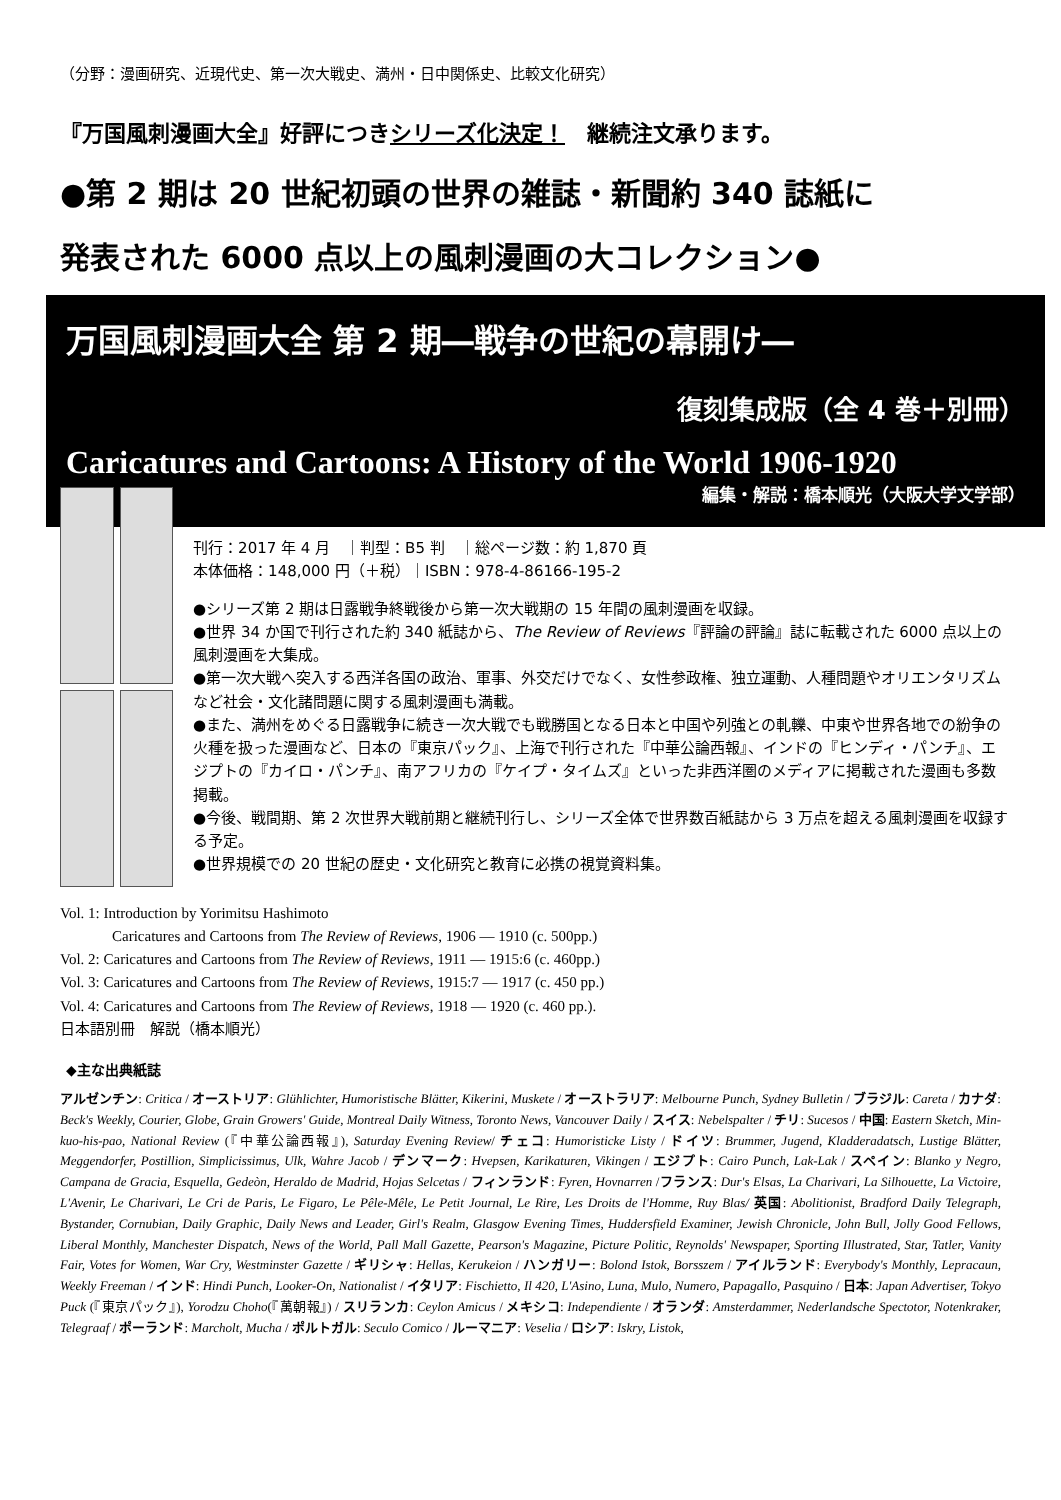（分野：漫画研究、近現代史、第一次大戦史、満州・日中関係史、比較文化研究）
『万国風刺漫画大全』好評につきシリーズ化決定！　継続注文承ります。
●第 2 期は 20 世紀初頭の世界の雑誌・新聞約 340 誌紙に
発表された 6000 点以上の風刺漫画の大コレクション●
万国風刺漫画大全 第 2 期―戦争の世紀の幕開け―
復刻集成版（全 4 巻＋別冊）
Caricatures and Cartoons: A History of the World 1906-1920
編集・解説：橋本順光（大阪大学文学部）
刊行：2017 年 4 月　｜判型：B5 判　｜総ページ数：約 1,870 頁
本体価格：148,000 円（＋税）｜ISBN：978-4-86166-195-2
●シリーズ第 2 期は日露戦争終戦後から第一次大戦期の 15 年間の風刺漫画を収録。
●世界 34 か国で刊行された約 340 紙誌から、The Review of Reviews『評論の評論』誌に転載された 6000 点以上の風刺漫画を大集成。
●第一次大戦へ突入する西洋各国の政治、軍事、外交だけでなく、女性参政権、独立運動、人種問題やオリエンタリズムなど社会・文化諸問題に関する風刺漫画も満載。
●また、満州をめぐる日露戦争に続き一次大戦でも戦勝国となる日本と中国や列強との軋轢、中東や世界各地での紛争の火種を扱った漫画など、日本の『東京パック』、上海で刊行された『中華公論西報』、インドの『ヒンディ・パンチ』、エジプトの『カイロ・パンチ』、南アフリカの『ケイプ・タイムズ』といった非西洋圏のメディアに掲載された漫画も多数掲載。
●今後、戦間期、第 2 次世界大戦前期と継続刊行し、シリーズ全体で世界数百紙誌から 3 万点を超える風刺漫画を収録する予定。
●世界規模での 20 世紀の歴史・文化研究と教育に必携の視覚資料集。
Vol. 1: Introduction by Yorimitsu Hashimoto
Caricatures and Cartoons from The Review of Reviews, 1906 ― 1910 (c. 500pp.)
Vol. 2: Caricatures and Cartoons from The Review of Reviews, 1911 ― 1915:6 (c. 460pp.)
Vol. 3: Caricatures and Cartoons from The Review of Reviews, 1915:7 ― 1917 (c. 450 pp.)
Vol. 4: Caricatures and Cartoons from The Review of Reviews, 1918 ― 1920 (c. 460 pp.).
日本語別冊　解説（橋本順光）
◆主な出典紙誌
アルゼンチン: Critica / オーストリア: Glühlichter, Humoristische Blätter, Kikerini, Muskete / オーストラリア: Melbourne Punch, Sydney Bulletin / ブラジル: Careta / カナダ: Beck's Weekly, Courier, Globe, Grain Growers' Guide, Montreal Daily Witness, Toronto News, Vancouver Daily / スイス: Nebelspalter / チリ: Sucesos / 中国: Eastern Sketch, Min-kuo-his-pao, National Review (『中華公論西報』), Saturday Evening Review/ チェコ: Humoristicke Listy / ドイツ: Brummer, Jugend, Kladderadatsch, Lustige Blätter, Meggendorfer, Postillion, Simplicissimus, Ulk, Wahre Jacob / デンマーク: Hvepsen, Karikaturen, Vikingen / エジプト: Cairo Punch, Lak-Lak / スペイン: Blanko y Negro, Campana de Gracia, Esquella, Gedeòn, Heraldo de Madrid, Hojas Selcetas / フィンランド: Fyren, Hovnarren /フランス: Dur's Elsas, La Charivari, La Silhouette, La Victoire, L'Avenir, Le Charivari, Le Cri de Paris, Le Figaro, Le Pêle-Mêle, Le Petit Journal, Le Rire, Les Droits de l'Homme, Ruy Blas/ 英国: Abolitionist, Bradford Daily Telegraph, Bystander, Cornubian, Daily Graphic, Daily News and Leader, Girl's Realm, Glasgow Evening Times, Huddersfield Examiner, Jewish Chronicle, John Bull, Jolly Good Fellows, Liberal Monthly, Manchester Dispatch, News of the World, Pall Mall Gazette, Pearson's Magazine, Picture Politic, Reynolds' Newspaper, Sporting Illustrated, Star, Tatler, Vanity Fair, Votes for Women, War Cry, Westminster Gazette / ギリシャ: Hellas, Kerukeion / ハンガリー: Bolond Istok, Borsszem / アイルランド: Everybody's Monthly, Lepracaun, Weekly Freeman / インド: Hindi Punch, Looker-On, Nationalist / イタリア: Fischietto, Il 420, L'Asino, Luna, Mulo, Numero, Papagallo, Pasquino / 日本: Japan Advertiser, Tokyo Puck (『東京パック』), Yorodzu Choho(『萬朝報』) / スリランカ: Ceylon Amicus / メキシコ: Independiente / オランダ: Amsterdammer, Nederlandsche Spectotor, Notenkraker, Telegraaf / ポーランド: Marcholt, Mucha / ポルトガル: Seculo Comico / ルーマニア: Veselia / ロシア: Iskry, Listok,